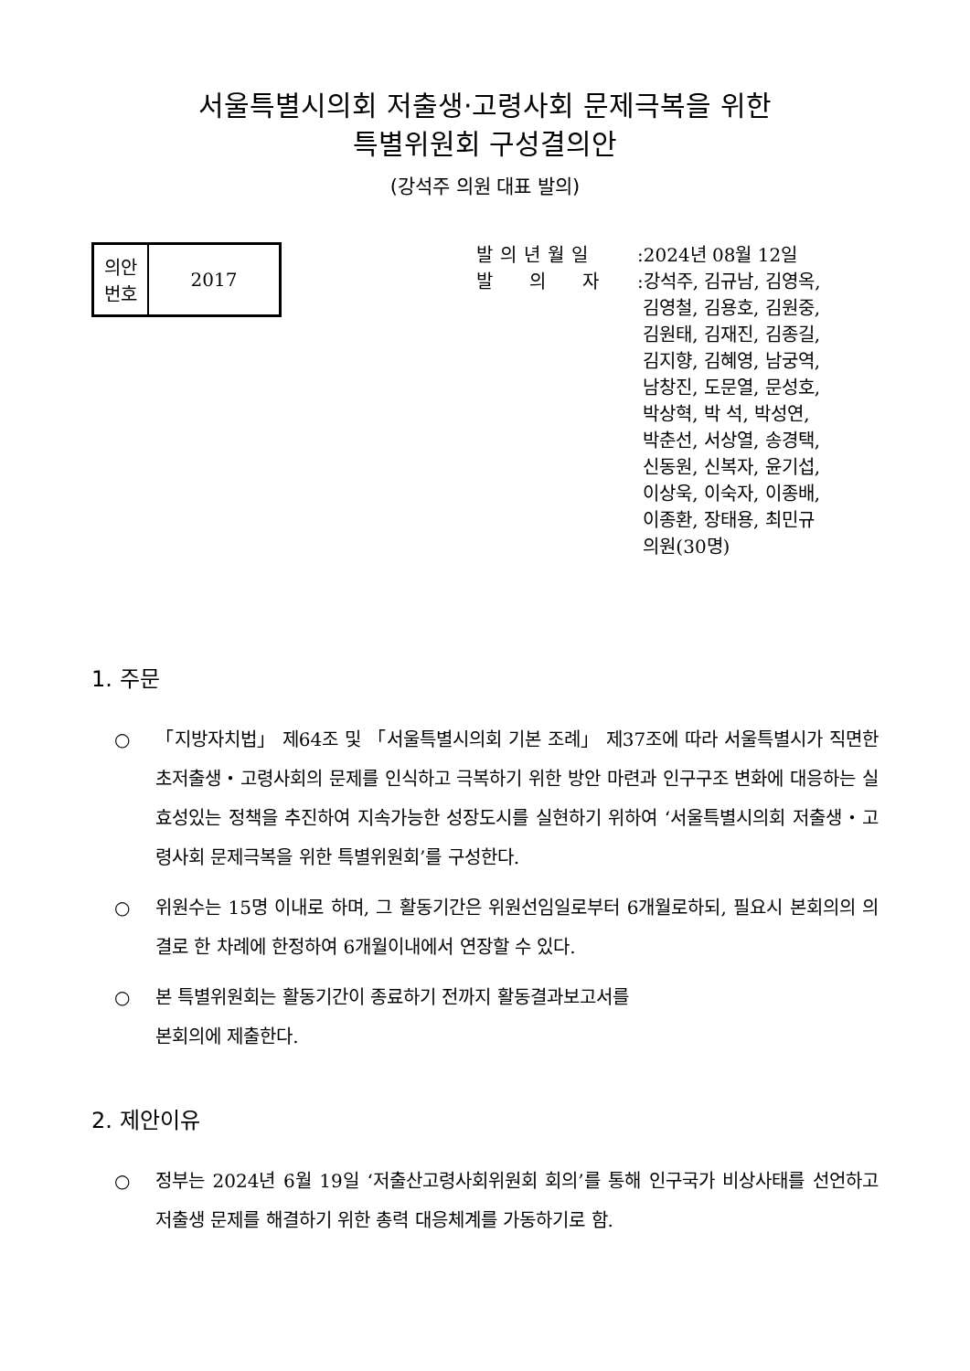서울특별시의회 저출생·고령사회 문제극복을 위한
특별위원회 구성결의안
(강석주 의원 대표 발의)
| 의안 번호 | 2017 |
발의년월일:2024년 08월 12일
발의자:강석주, 김규남, 김영옥,
김영철, 김용호, 김원중,
김원태, 김재진, 김종길,
김지향, 김혜영, 남궁역,
남창진, 도문열, 문성호,
박상혁, 박 석, 박성연,
박춘선, 서상열, 송경택,
신동원, 신복자, 윤기섭,
이상욱, 이숙자, 이종배,
이종환, 장태용, 최민규
의원(30명)
1. 주문
○ 「지방자치법」 제64조 및 「서울특별시의회 기본 조례」 제37조에 따라 서울특별시가 직면한 초저출생・고령사회의 문제를 인식하고 극복하기 위한 방안 마련과 인구구조 변화에 대응하는 실효성있는 정책을 추진하여 지속가능한 성장도시를 실현하기 위하여 ‘서울특별시의회 저출생・고령사회 문제극복을 위한 특별위원회’를 구성한다.
○ 위원수는 15명 이내로 하며, 그 활동기간은 위원선임일로부터 6개월로하되, 필요시 본회의의 의결로 한 차례에 한정하여 6개월이내에서 연장할 수 있다.
○ 본 특별위원회는 활동기간이 종료하기 전까지 활동결과보고서를
본회의에 제출한다.
2. 제안이유
○ 정부는 2024년 6월 19일 ‘저출산고령사회위원회 회의’를 통해 인구국가 비상사태를 선언하고 저출생 문제를 해결하기 위한 총력 대응체계를 가동하기로 함.